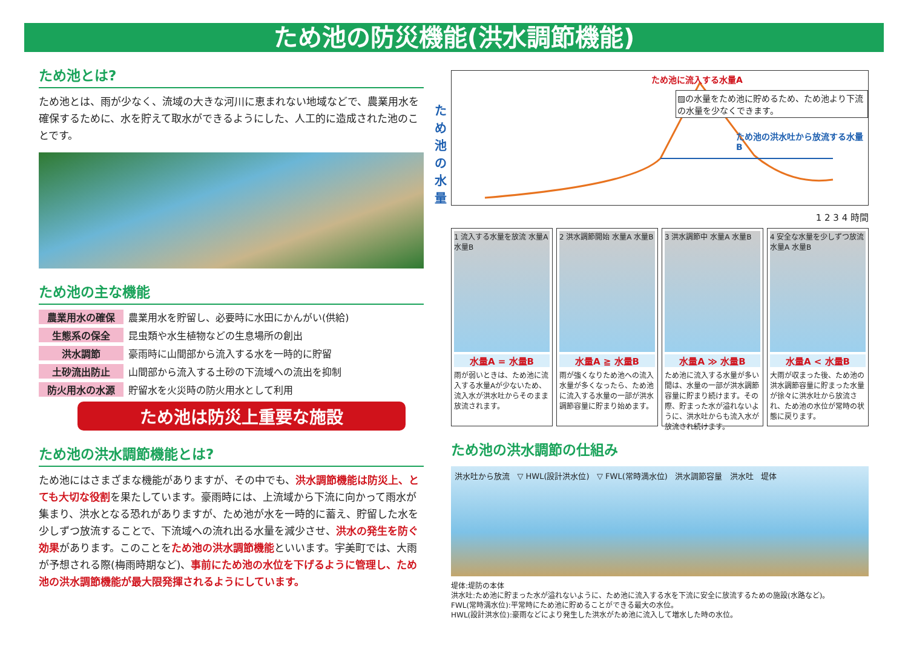ため池の防災機能(洪水調節機能)
ため池とは?
ため池とは、雨が少なく、流域の大きな河川に恵まれない地域などで、農業用水を確保するために、水を貯えて取水ができるようにした、人工的に造成された池のことです。
ため池の主な機能
農業用水の確保 農業用水を貯留し、必要時に水田にかんがい(供給)
生態系の保全 昆虫類や水生植物などの生息場所の創出
洪水調節 豪雨時に山間部から流入する水を一時的に貯留
土砂流出防止 山間部から流入する土砂の下流域への流出を抑制
防火用水の水源 貯留水を火災時の防火用水として利用
ため池は防災上重要な施設
ため池の洪水調節機能とは?
ため池にはさまざまな機能がありますが、その中でも、洪水調節機能は防災上、とても大切な役割を果たしています。豪雨時には、上流域から下流に向かって雨水が集まり、洪水となる恐れがありますが、ため池が水を一時的に蓄え、貯留した水を少しずつ放流することで、下流域への流れ出る水量を減少させ、洪水の発生を防ぐ効果があります。このことをため池の洪水調節機能といいます。宇美町では、大雨が予想される際(梅雨時期など)、事前にため池の水位を下げるように管理し、ため池の洪水調節機能が最大限発揮されるようにしています。
ため池の水量
ため池に流入する水量A
▨の水量をため池に貯めるため、ため池より下流の水量を少なくできます。
ため池の洪水吐から放流する水量B
1 2 3 4 時間
1 流入する水量を放流 水量A 水量B
水量A = 水量B
雨が弱いときは、ため池に流入する水量Aが少ないため、流入水が洪水吐からそのまま放流されます。
2 洪水調節開始 水量A 水量B
水量A ≧ 水量B
雨が強くなりため池への流入水量が多くなったら、ため池に流入する水量の一部が洪水調節容量に貯まり始めます。
3 洪水調節中 水量A 水量B
水量A ≫ 水量B
ため池に流入する水量が多い間は、水量の一部が洪水調節容量に貯まり続けます。その際、貯まった水が溢れないように、洪水吐からも流入水が放流され続けます。
4 安全な水量を少しずつ放流 水量A 水量B
水量A < 水量B
大雨が収まった後、ため池の洪水調節容量に貯まった水量が徐々に洪水吐から放流され、ため池の水位が常時の状態に戻ります。
ため池の洪水調節の仕組み
洪水吐から放流 ▽ HWL(設計洪水位) ▽ FWL(常時満水位) 洪水調節容量 洪水吐 堤体
堤体:堤防の本体
洪水吐:ため池に貯まった水が溢れないように、ため池に流入する水を下流に安全に放流するための施設(水路など)。
FWL(常時満水位):平常時にため池に貯めることができる最大の水位。
HWL(設計洪水位):豪雨などにより発生した洪水がため池に流入して増水した時の水位。